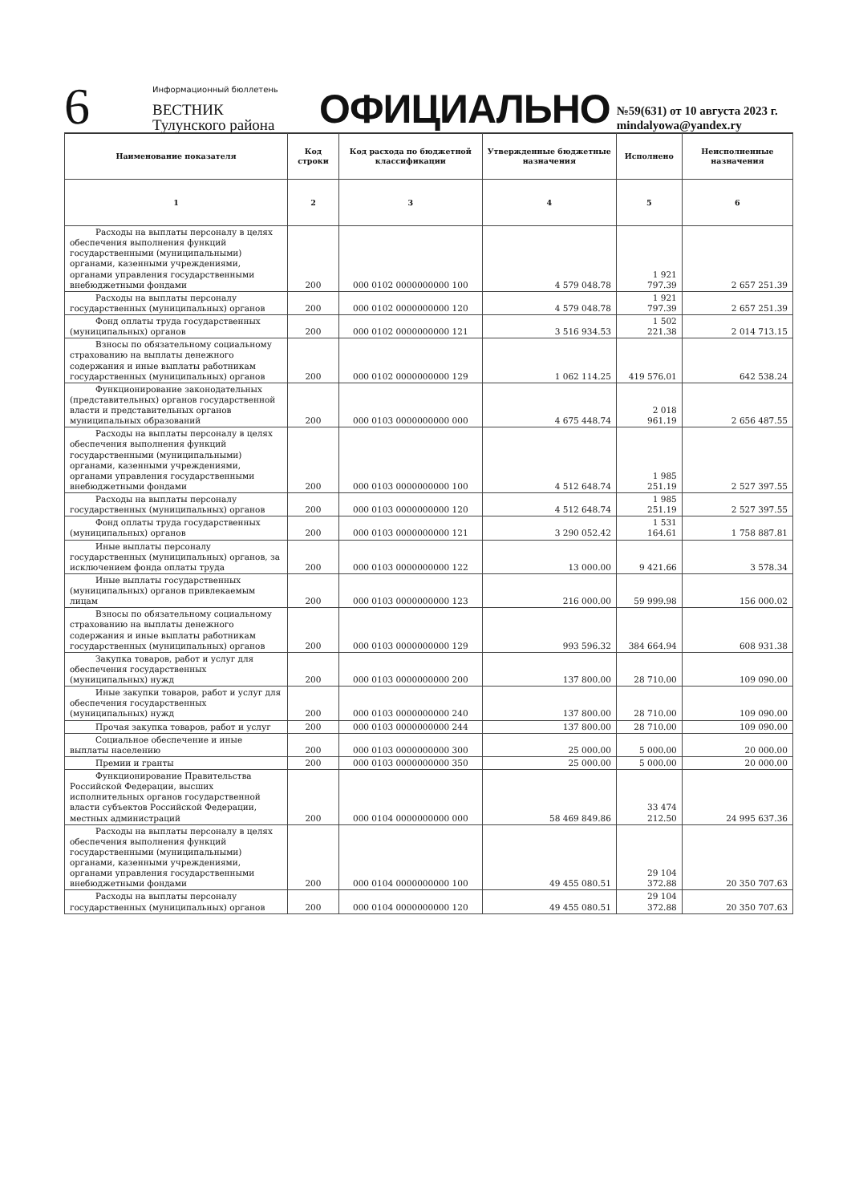6
Информационный бюллетень
ВЕСТНИК
Тулунского района
ОФИЦИАЛЬНО
№59(631) от 10 августа 2023 г.
mindalyowa@yandex.ry
| Наименование показателя | Код строки | Код расхода по бюджетной классификации | Утвержденные бюджетные назначения | Исполнено | Неисполненные назначения |
| --- | --- | --- | --- | --- | --- |
| 1 | 2 | 3 | 4 | 5 | 6 |
| Расходы на выплаты персоналу в целях обеспечения выполнения функций государственными (муниципальными) органами, казенными учреждениями, органами управления государственными внебюджетными фондами | 200 | 000 0102 0000000000 100 | 4 579 048.78 | 1 921 797.39 | 2 657 251.39 |
| Расходы на выплаты персоналу государственных (муниципальных) органов | 200 | 000 0102 0000000000 120 | 4 579 048.78 | 1 921 797.39 | 2 657 251.39 |
| Фонд оплаты труда государственных (муниципальных) органов | 200 | 000 0102 0000000000 121 | 3 516 934.53 | 1 502 221.38 | 2 014 713.15 |
| Взносы по обязательному социальному страхованию на выплаты денежного содержания и иные выплаты работникам государственных (муниципальных) органов | 200 | 000 0102 0000000000 129 | 1 062 114.25 | 419 576.01 | 642 538.24 |
| Функционирование законодательных (представительных) органов государственной власти и представительных органов муниципальных образований | 200 | 000 0103 0000000000 000 | 4 675 448.74 | 2 018 961.19 | 2 656 487.55 |
| Расходы на выплаты персоналу в целях обеспечения выполнения функций государственными (муниципальными) органами, казенными учреждениями, органами управления государственными внебюджетными фондами | 200 | 000 0103 0000000000 100 | 4 512 648.74 | 1 985 251.19 | 2 527 397.55 |
| Расходы на выплаты персоналу государственных (муниципальных) органов | 200 | 000 0103 0000000000 120 | 4 512 648.74 | 1 985 251.19 | 2 527 397.55 |
| Фонд оплаты труда государственных (муниципальных) органов | 200 | 000 0103 0000000000 121 | 3 290 052.42 | 1 531 164.61 | 1 758 887.81 |
| Иные выплаты персоналу государственных (муниципальных) органов, за исключением фонда оплаты труда | 200 | 000 0103 0000000000 122 | 13 000.00 | 9 421.66 | 3 578.34 |
| Иные выплаты государственных (муниципальных) органов привлекаемым лицам | 200 | 000 0103 0000000000 123 | 216 000.00 | 59 999.98 | 156 000.02 |
| Взносы по обязательному социальному страхованию на выплаты денежного содержания и иные выплаты работникам государственных (муниципальных) органов | 200 | 000 0103 0000000000 129 | 993 596.32 | 384 664.94 | 608 931.38 |
| Закупка товаров, работ и услуг для обеспечения государственных (муниципальных) нужд | 200 | 000 0103 0000000000 200 | 137 800.00 | 28 710.00 | 109 090.00 |
| Иные закупки товаров, работ и услуг для обеспечения государственных (муниципальных) нужд | 200 | 000 0103 0000000000 240 | 137 800.00 | 28 710.00 | 109 090.00 |
| Прочая закупка товаров, работ и услуг | 200 | 000 0103 0000000000 244 | 137 800.00 | 28 710.00 | 109 090.00 |
| Социальное обеспечение и иные выплаты населению | 200 | 000 0103 0000000000 300 | 25 000.00 | 5 000.00 | 20 000.00 |
| Премии и гранты | 200 | 000 0103 0000000000 350 | 25 000.00 | 5 000.00 | 20 000.00 |
| Функционирование Правительства Российской Федерации, высших исполнительных органов государственной власти субъектов Российской Федерации, местных администраций | 200 | 000 0104 0000000000 000 | 58 469 849.86 | 33 474 212.50 | 24 995 637.36 |
| Расходы на выплаты персоналу в целях обеспечения выполнения функций государственными (муниципальными) органами, казенными учреждениями, органами управления государственными внебюджетными фондами | 200 | 000 0104 0000000000 100 | 49 455 080.51 | 29 104 372.88 | 20 350 707.63 |
| Расходы на выплаты персоналу государственных (муниципальных) органов | 200 | 000 0104 0000000000 120 | 49 455 080.51 | 29 104 372.88 | 20 350 707.63 |